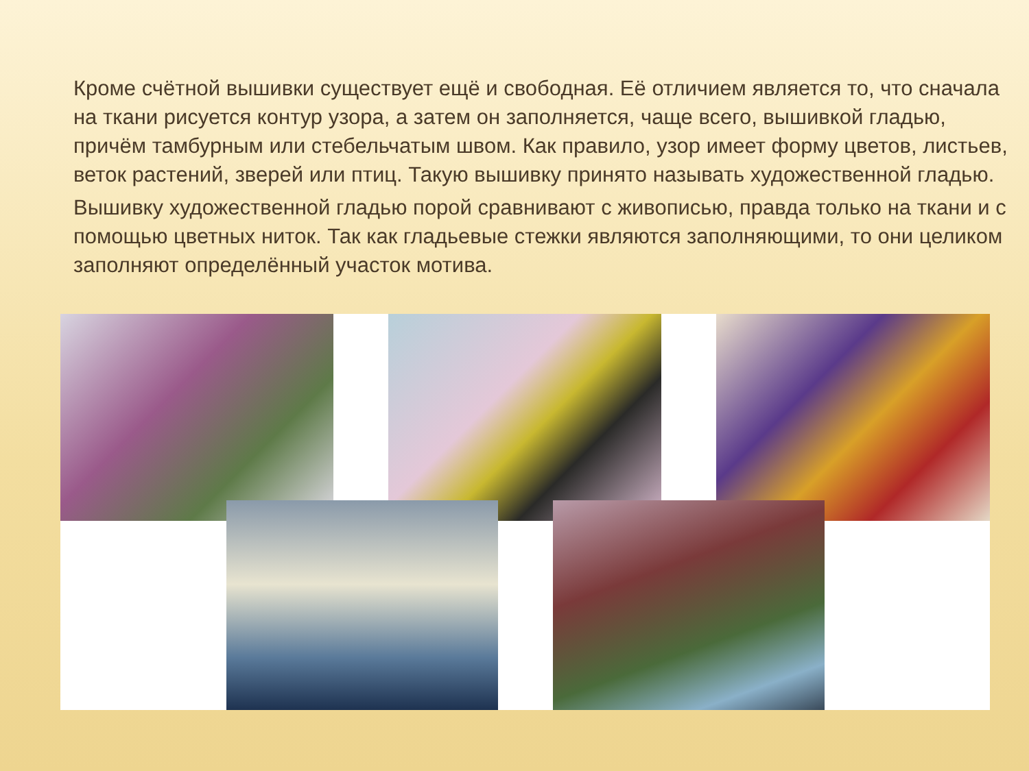Кроме счётной вышивки существует ещё и свободная. Её отличием является то, что сначала на ткани рисуется контур узора, а затем он заполняется, чаще всего, вышивкой гладью, причём тамбурным или стебельчатым швом. Как правило, узор имеет форму цветов, листьев, веток растений, зверей или птиц. Такую вышивку принято называть художественной гладью.
Вышивку художественной гладью порой сравнивают с живописью, правда только на ткани и с помощью цветных ниток. Так как гладьевые стежки являются заполняющими, то они целиком заполняют определённый участок мотива.